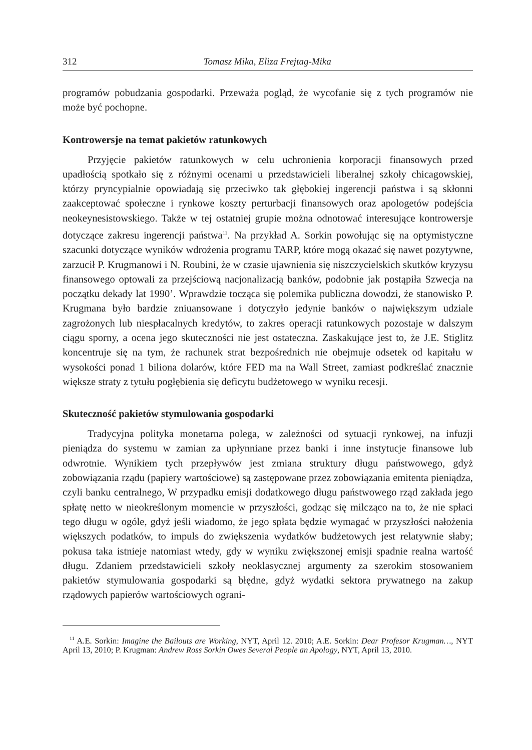312 Tomasz Mika, Eliza Frejtag-Mika
programów pobudzania gospodarki. Przeważa pogląd, że wycofanie się z tych programów nie może być pochopne.
Kontrowersje na temat pakietów ratunkowych
Przyjęcie pakietów ratunkowych w celu uchronienia korporacji finansowych przed upadłością spotkało się z różnymi ocenami u przedstawicieli liberalnej szkoły chicagowskiej, którzy pryncypialnie opowiadają się przeciwko tak głębokiej ingerencji państwa i są skłonni zaakceptować społeczne i rynkowe koszty perturbacji finansowych oraz apologetów podejścia neokeynesistowskiego. Także w tej ostatniej grupie można odnotować interesujące kontrowersje dotyczące zakresu ingerencji państwa<sup>11</sup>. Na przykład A. Sorkin powołując się na optymistyczne szacunki dotyczące wyników wdrożenia programu TARP, które mogą okazać się nawet pozytywne, zarzucił P. Krugmanowi i N. Roubini, że w czasie ujawnienia się niszczycielskich skutków kryzysu finansowego optowali za przejściową nacjonalizacją banków, podobnie jak postąpiła Szwecja na początku dekady lat 1990’. Wprawdzie tocząca się polemika publiczna dowodzi, że stanowisko P. Krugmana było bardzie zniuansowane i dotyczyło jedynie banków o największym udziale zagrożonych lub niespłacalnych kredytów, to zakres operacji ratunkowych pozostaje w dalszym ciągu sporny, a ocena jego skuteczności nie jest ostateczna. Zaskakujące jest to, że J.E. Stiglitz koncentruje się na tym, że rachunek strat bezpośrednich nie obejmuje odsetek od kapitału w wysokości ponad 1 biliona dolarów, które FED ma na Wall Street, zamiast podkreślać znacznie większe straty z tytułu pogłębienia się deficytu budżetowego w wyniku recesji.
Skuteczność pakietów stymulowania gospodarki
Tradycyjna polityka monetarna polega, w zależności od sytuacji rynkowej, na infuzji pieniądza do systemu w zamian za upłynniane przez banki i inne instytucje finansowe lub odwrotnie. Wynikiem tych przepływów jest zmiana struktury długu państwowego, gdyż zobowiązania rządu (papiery wartościowe) są zastępowane przez zobowiązania emitenta pieniądza, czyli banku centralnego, W przypadku emisji dodatkowego długu państwowego rząd zakłada jego spłatę netto w nieokreślonym momencie w przyszłości, godząc się milcząco na to, że nie spłaci tego długu w ogóle, gdyż jeśli wiadomo, że jego spłata będzie wymagać w przyszłości nałożenia większych podatków, to impuls do zwiększenia wydatków budżetowych jest relatywnie słaby; pokusa taka istnieje natomiast wtedy, gdy w wyniku zwiększonej emisji spadnie realna wartość długu. Zdaniem przedstawicieli szkoły neoklasycznej argumenty za szerokim stosowaniem pakietów stymulowania gospodarki są błędne, gdyż wydatki sektora prywatnego na zakup rządowych papierów wartościowych ograni-
<sup>11</sup> A.E. Sorkin: Imagine the Bailouts are Working, NYT, April 12. 2010; A.E. Sorkin: Dear Profesor Krugman…, NYT April 13, 2010; P. Krugman: Andrew Ross Sorkin Owes Several People an Apology, NYT, April 13, 2010.